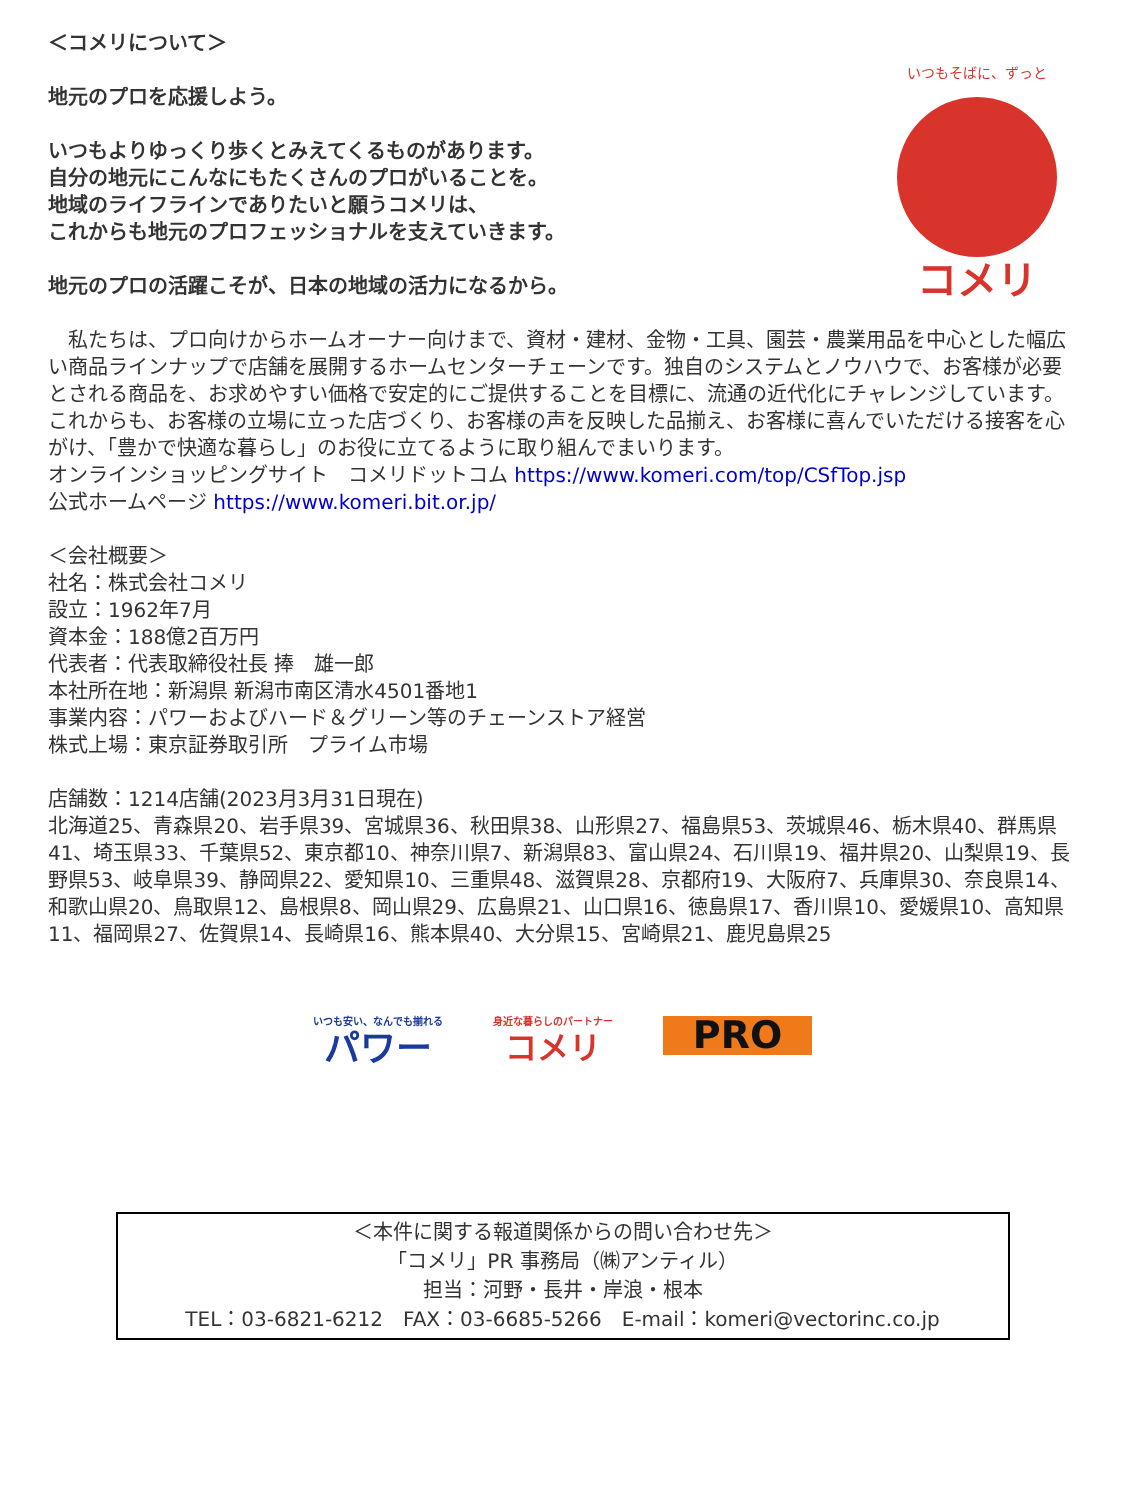＜コメリについて＞
地元のプロを応援しよう。
いつもよりゆっくり歩くとみえてくるものがあります。
自分の地元にこんなにもたくさんのプロがいることを。
地域のライフラインでありたいと願うコメリは、
これからも地元のプロフェッショナルを支えていきます。
地元のプロの活躍こそが、日本の地域の活力になるから。
いつもそばに、ずっと
コメリ
　私たちは、プロ向けからホームオーナー向けまで、資材・建材、金物・工具、園芸・農業用品を中心とした幅広い商品ラインナップで店舗を展開するホームセンターチェーンです。独自のシステムとノウハウで、お客様が必要とされる商品を、お求めやすい価格で安定的にご提供することを目標に、流通の近代化にチャレンジしています。これからも、お客様の立場に立った店づくり、お客様の声を反映した品揃え、お客様に喜んでいただける接客を心がけ、「豊かで快適な暮らし」のお役に立てるように取り組んでまいります。
オンラインショッピングサイト　コメリドットコム https://www.komeri.com/top/CSfTop.jsp
公式ホームページ https://www.komeri.bit.or.jp/
＜会社概要＞
社名：株式会社コメリ
設立：1962年7月
資本金：188億2百万円
代表者：代表取締役社長 捧　雄一郎
本社所在地：新潟県 新潟市南区清水4501番地1
事業内容：パワーおよびハード＆グリーン等のチェーンストア経営
株式上場：東京証券取引所　プライム市場
店舗数：1214店舗(2023月3月31日現在)
北海道25、青森県20、岩手県39、宮城県36、秋田県38、山形県27、福島県53、茨城県46、栃木県40、群馬県41、埼玉県33、千葉県52、東京都10、神奈川県7、新潟県83、富山県24、石川県19、福井県20、山梨県19、長野県53、岐阜県39、静岡県22、愛知県10、三重県48、滋賀県28、京都府19、大阪府7、兵庫県30、奈良県14、和歌山県20、鳥取県12、島根県8、岡山県29、広島県21、山口県16、徳島県17、香川県10、愛媛県10、高知県11、福岡県27、佐賀県14、長崎県16、熊本県40、大分県15、宮崎県21、鹿児島県25
いつも安い、なんでも揃れる
パワー
身近な暮らしのパートナー
コメリ
PRO
＜本件に関する報道関係からの問い合わせ先＞
「コメリ」PR 事務局（㈱アンティル）
担当：河野・長井・岸浪・根本
TEL：03-6821-6212　FAX：03-6685-5266　E-mail：komeri@vectorinc.co.jp